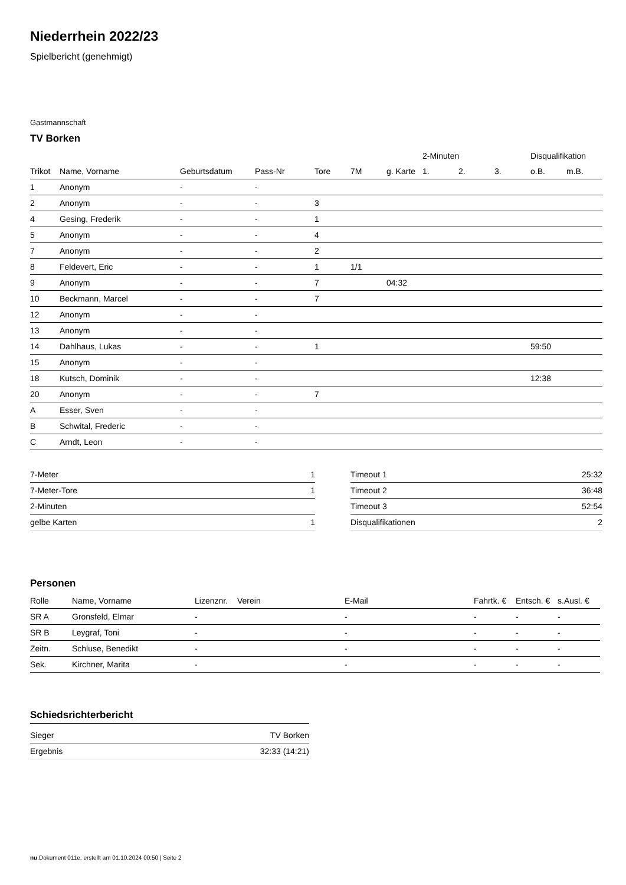Niederrhein 2022/23
Spielbericht (genehmigt)
Gastmannschaft
TV Borken
| | | | | | | | 2-Minuten | | | Disqualifikation | |
| --- | --- | --- | --- | --- | --- | --- | --- | --- | --- | --- | --- |
| Trikot | Name, Vorname | Geburtsdatum | Pass-Nr | Tore | 7M | g. Karte | 1. | 2. | 3. | o.B. | m.B. |
| 1 | Anonym | - | - | | | | | | | | |
| 2 | Anonym | - | - | 3 | | | | | | | |
| 4 | Gesing, Frederik | - | - | 1 | | | | | | | |
| 5 | Anonym | - | - | 4 | | | | | | | |
| 7 | Anonym | - | - | 2 | | | | | | | |
| 8 | Feldevert, Eric | - | - | 1 | 1/1 | | | | | | |
| 9 | Anonym | - | - | 7 | | 04:32 | | | | | |
| 10 | Beckmann, Marcel | - | - | 7 | | | | | | | |
| 12 | Anonym | - | - | | | | | | | | |
| 13 | Anonym | - | - | | | | | | | | |
| 14 | Dahlhaus, Lukas | - | - | 1 | | | | | | 59:50 | |
| 15 | Anonym | - | - | | | | | | | | |
| 18 | Kutsch, Dominik | - | - | | | | | | | 12:38 | |
| 20 | Anonym | - | - | 7 | | | | | | | |
| A | Esser, Sven | - | - | | | | | | | | |
| B | Schwital, Frederic | - | - | | | | | | | | |
| C | Arndt, Leon | - | - | | | | | | | | |
| 7-Meter | 1 |
| 7-Meter-Tore | 1 |
| 2-Minuten | |
| gelbe Karten | 1 |
| Timeout 1 | 25:32 |
| Timeout 2 | 36:48 |
| Timeout 3 | 52:54 |
| Disqualifikationen | 2 |
Personen
| Rolle | Name, Vorname | Lizenznr. | Verein | E-Mail | Fahrtk. € | Entsch. € | s.Ausl. € |
| --- | --- | --- | --- | --- | --- | --- | --- |
| SR A | Gronsfeld, Elmar | - | | - | - | - | - |
| SR B | Leygraf, Toni | - | | - | - | - | - |
| Zeitn. | Schluse, Benedikt | - | | - | - | - | - |
| Sek. | Kirchner, Marita | - | | - | - | - | - |
Schiedsrichterbericht
| Sieger | TV Borken |
| Ergebnis | 32:33 (14:21) |
nu.Dokument 011e, erstellt am 01.10.2024 00:50 | Seite 2